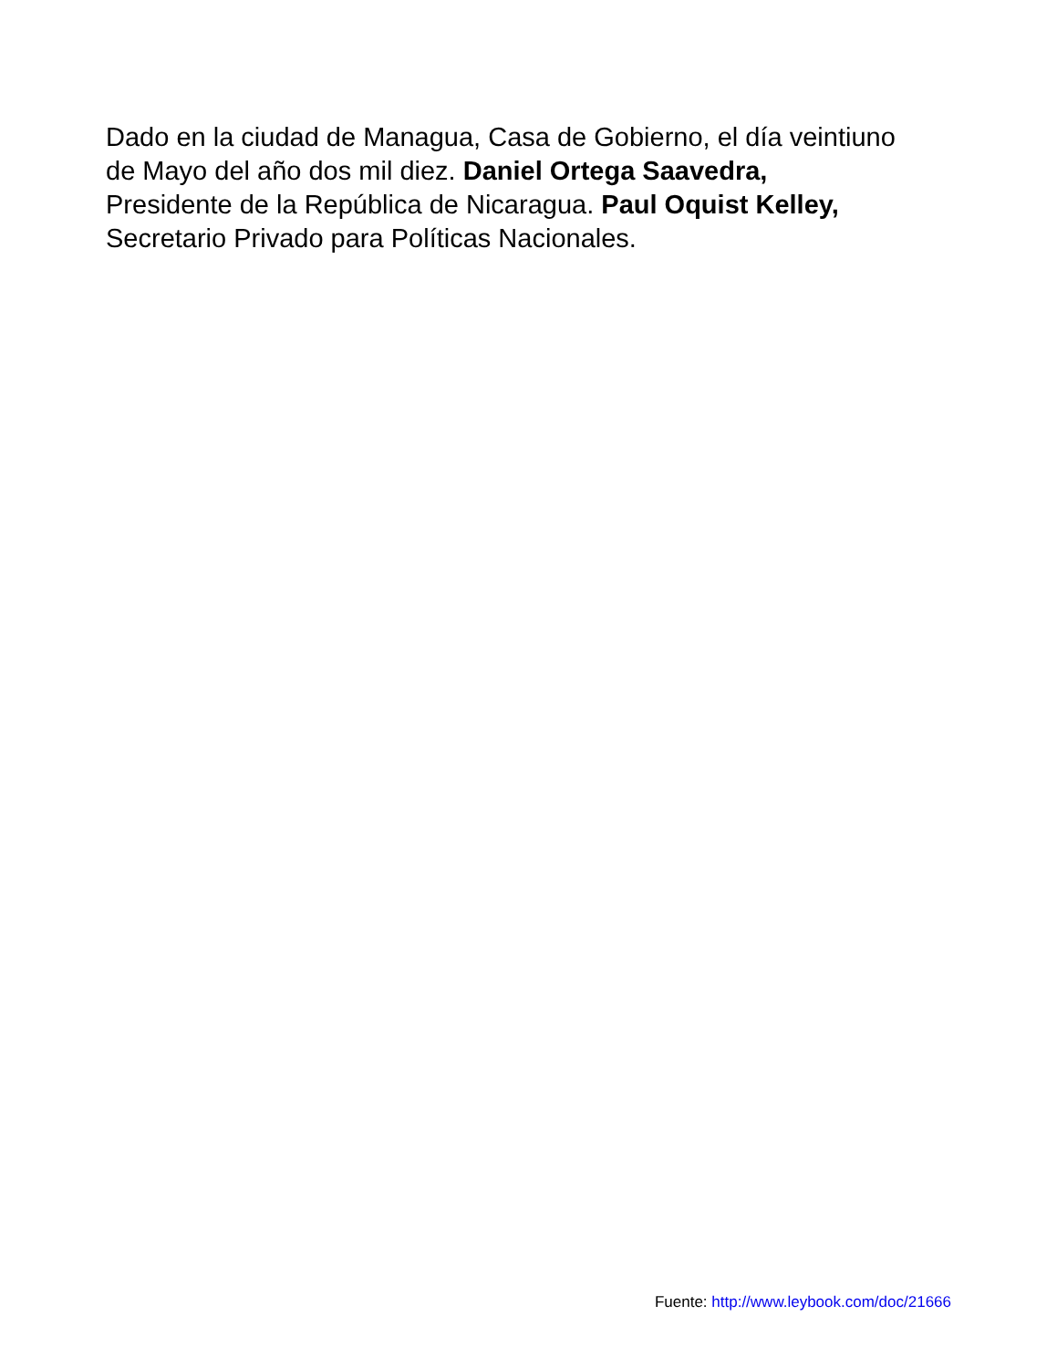Dado en la ciudad de Managua, Casa de Gobierno, el día veintiuno
de Mayo del año dos mil diez. Daniel Ortega Saavedra,
Presidente de la República de Nicaragua. Paul Oquist Kelley,
Secretario Privado para Políticas Nacionales.
Fuente: http://www.leybook.com/doc/21666